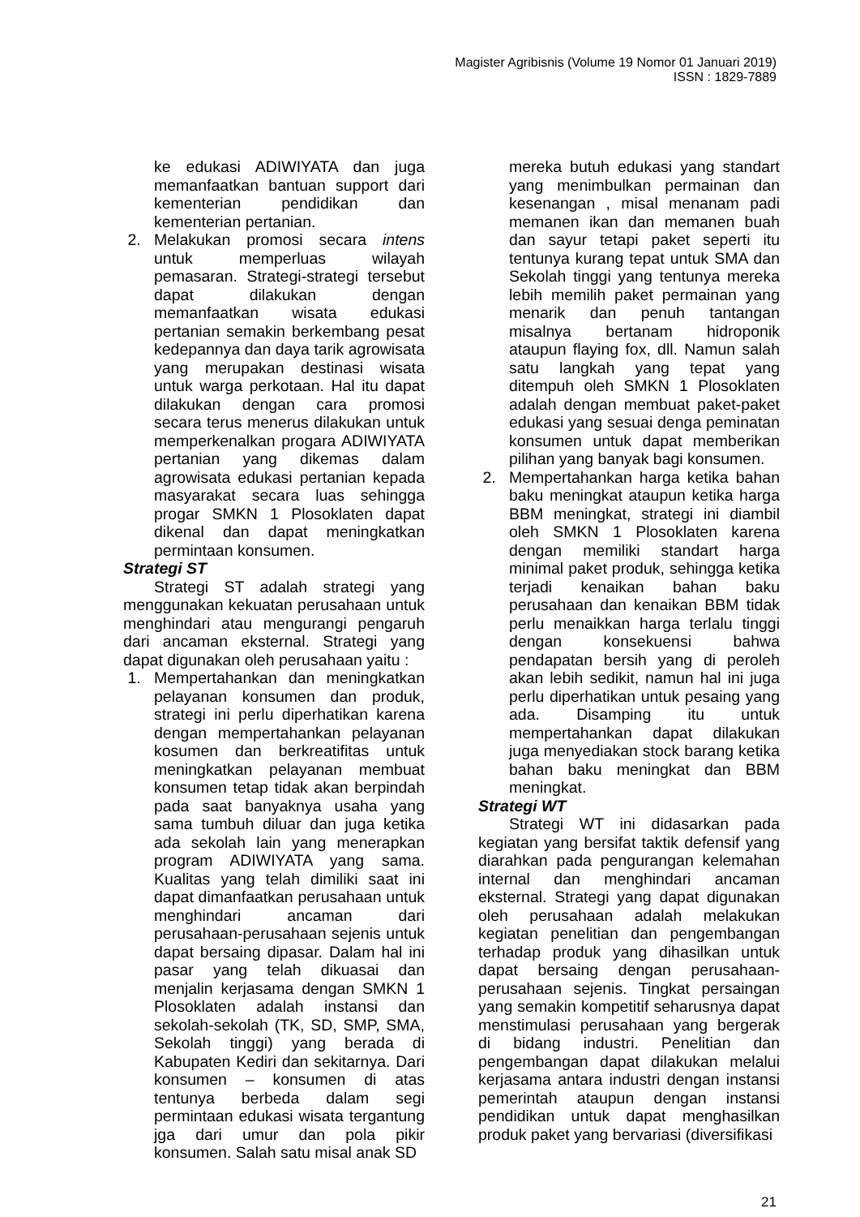Magister Agribisnis (Volume 19 Nomor 01 Januari 2019)
ISSN : 1829-7889
ke edukasi ADIWIYATA dan juga memanfaatkan bantuan support dari kementerian pendidikan dan kementerian pertanian.
2. Melakukan promosi secara intens untuk memperluas wilayah pemasaran. Strategi-strategi tersebut dapat dilakukan dengan memanfaatkan wisata edukasi pertanian semakin berkembang pesat kedepannya dan daya tarik agrowisata yang merupakan destinasi wisata untuk warga perkotaan. Hal itu dapat dilakukan dengan cara promosi secara terus menerus dilakukan untuk memperkenalkan progara ADIWIYATA pertanian yang dikemas dalam agrowisata edukasi pertanian kepada masyarakat secara luas sehingga progar SMKN 1 Plosoklaten dapat dikenal dan dapat meningkatkan permintaan konsumen.
Strategi ST
Strategi ST adalah strategi yang menggunakan kekuatan perusahaan untuk menghindari atau mengurangi pengaruh dari ancaman eksternal. Strategi yang dapat digunakan oleh perusahaan yaitu :
1. Mempertahankan dan meningkatkan pelayanan konsumen dan produk, strategi ini perlu diperhatikan karena dengan mempertahankan pelayanan kosumen dan berkreatifitas untuk meningkatkan pelayanan membuat konsumen tetap tidak akan berpindah pada saat banyaknya usaha yang sama tumbuh diluar dan juga ketika ada sekolah lain yang menerapkan program ADIWIYATA yang sama. Kualitas yang telah dimiliki saat ini dapat dimanfaatkan perusahaan untuk menghindari ancaman dari perusahaan-perusahaan sejenis untuk dapat bersaing dipasar. Dalam hal ini pasar yang telah dikuasai dan menjalin kerjasama dengan SMKN 1 Plosoklaten adalah instansi dan sekolah-sekolah (TK, SD, SMP, SMA, Sekolah tinggi) yang berada di Kabupaten Kediri dan sekitarnya. Dari konsumen – konsumen di atas tentunya berbeda dalam segi permintaan edukasi wisata tergantung jga dari umur dan pola pikir konsumen. Salah satu misal anak SD
mereka butuh edukasi yang standart yang menimbulkan permainan dan kesenangan , misal menanam padi memanen ikan dan memanen buah dan sayur tetapi paket seperti itu tentunya kurang tepat untuk SMA dan Sekolah tinggi yang tentunya mereka lebih memilih paket permainan yang menarik dan penuh tantangan misalnya bertanam hidroponik ataupun flaying fox, dll. Namun salah satu langkah yang tepat yang ditempuh oleh SMKN 1 Plosoklaten adalah dengan membuat paket-paket edukasi yang sesuai denga peminatan konsumen untuk dapat memberikan pilihan yang banyak bagi konsumen.
2. Mempertahankan harga ketika bahan baku meningkat ataupun ketika harga BBM meningkat, strategi ini diambil oleh SMKN 1 Plosoklaten karena dengan memiliki standart harga minimal paket produk, sehingga ketika terjadi kenaikan bahan baku perusahaan dan kenaikan BBM tidak perlu menaikkan harga terlalu tinggi dengan konsekuensi bahwa pendapatan bersih yang di peroleh akan lebih sedikit, namun hal ini juga perlu diperhatikan untuk pesaing yang ada. Disamping itu untuk mempertahankan dapat dilakukan juga menyediakan stock barang ketika bahan baku meningkat dan BBM meningkat.
Strategi WT
Strategi WT ini didasarkan pada kegiatan yang bersifat taktik defensif yang diarahkan pada pengurangan kelemahan internal dan menghindari ancaman eksternal. Strategi yang dapat digunakan oleh perusahaan adalah melakukan kegiatan penelitian dan pengembangan terhadap produk yang dihasilkan untuk dapat bersaing dengan perusahaan-perusahaan sejenis. Tingkat persaingan yang semakin kompetitif seharusnya dapat menstimulasi perusahaan yang bergerak di bidang industri. Penelitian dan pengembangan dapat dilakukan melalui kerjasama antara industri dengan instansi pemerintah ataupun dengan instansi pendidikan untuk dapat menghasilkan produk paket yang bervariasi (diversifikasi
21